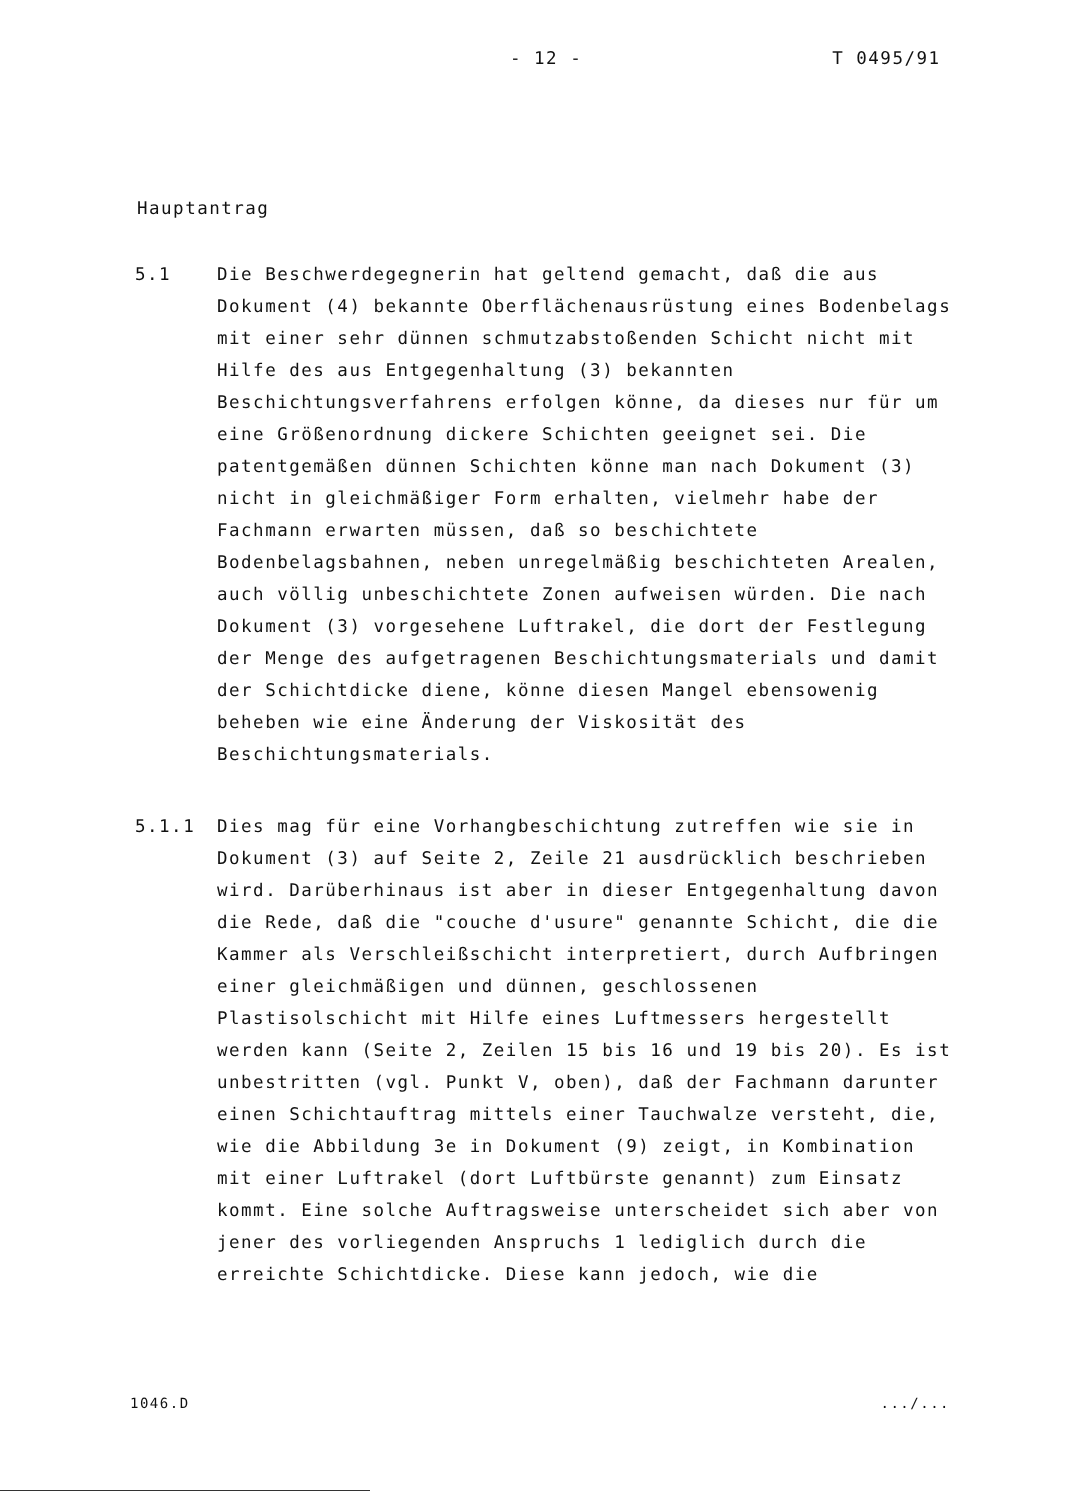- 12 - T 0495/91
Hauptantrag
5.1 Die Beschwerdegegnerin hat geltend gemacht, daß die aus Dokument (4) bekannte Oberflächenausrüstung eines Bodenbelags mit einer sehr dünnen schmutzabstoßenden Schicht nicht mit Hilfe des aus Entgegenhaltung (3) bekannten Beschichtungsverfahrens erfolgen könne, da dieses nur für um eine Größenordnung dickere Schichten geeignet sei. Die patentgemäßen dünnen Schichten könne man nach Dokument (3) nicht in gleichmäßiger Form erhalten, vielmehr habe der Fachmann erwarten müssen, daß so beschichtete Bodenbelagsbahnen, neben unregelmäßig beschichteten Arealen, auch völlig unbeschichtete Zonen aufweisen würden. Die nach Dokument (3) vorgesehene Luftrakel, die dort der Festlegung der Menge des aufgetragenen Beschichtungsmaterials und damit der Schichtdicke diene, könne diesen Mangel ebensowenig beheben wie eine Änderung der Viskosität des Beschichtungsmaterials.
5.1.1 Dies mag für eine Vorhangbeschichtung zutreffen wie sie in Dokument (3) auf Seite 2, Zeile 21 ausdrücklich beschrieben wird. Darüberhinaus ist aber in dieser Entgegenhaltung davon die Rede, daß die "couche d'usure" genannte Schicht, die die Kammer als Verschleißschicht interpretiert, durch Aufbringen einer gleichmäßigen und dünnen, geschlossenen Plastisolschicht mit Hilfe eines Luftmessers hergestellt werden kann (Seite 2, Zeilen 15 bis 16 und 19 bis 20). Es ist unbestritten (vgl. Punkt V, oben), daß der Fachmann darunter einen Schichtauftrag mittels einer Tauchwalze versteht, die, wie die Abbildung 3e in Dokument (9) zeigt, in Kombination mit einer Luftrakel (dort Luftbürste genannt) zum Einsatz kommt. Eine solche Auftragsweise unterscheidet sich aber von jener des vorliegenden Anspruchs 1 lediglich durch die erreichte Schichtdicke. Diese kann jedoch, wie die
1046.D.../...